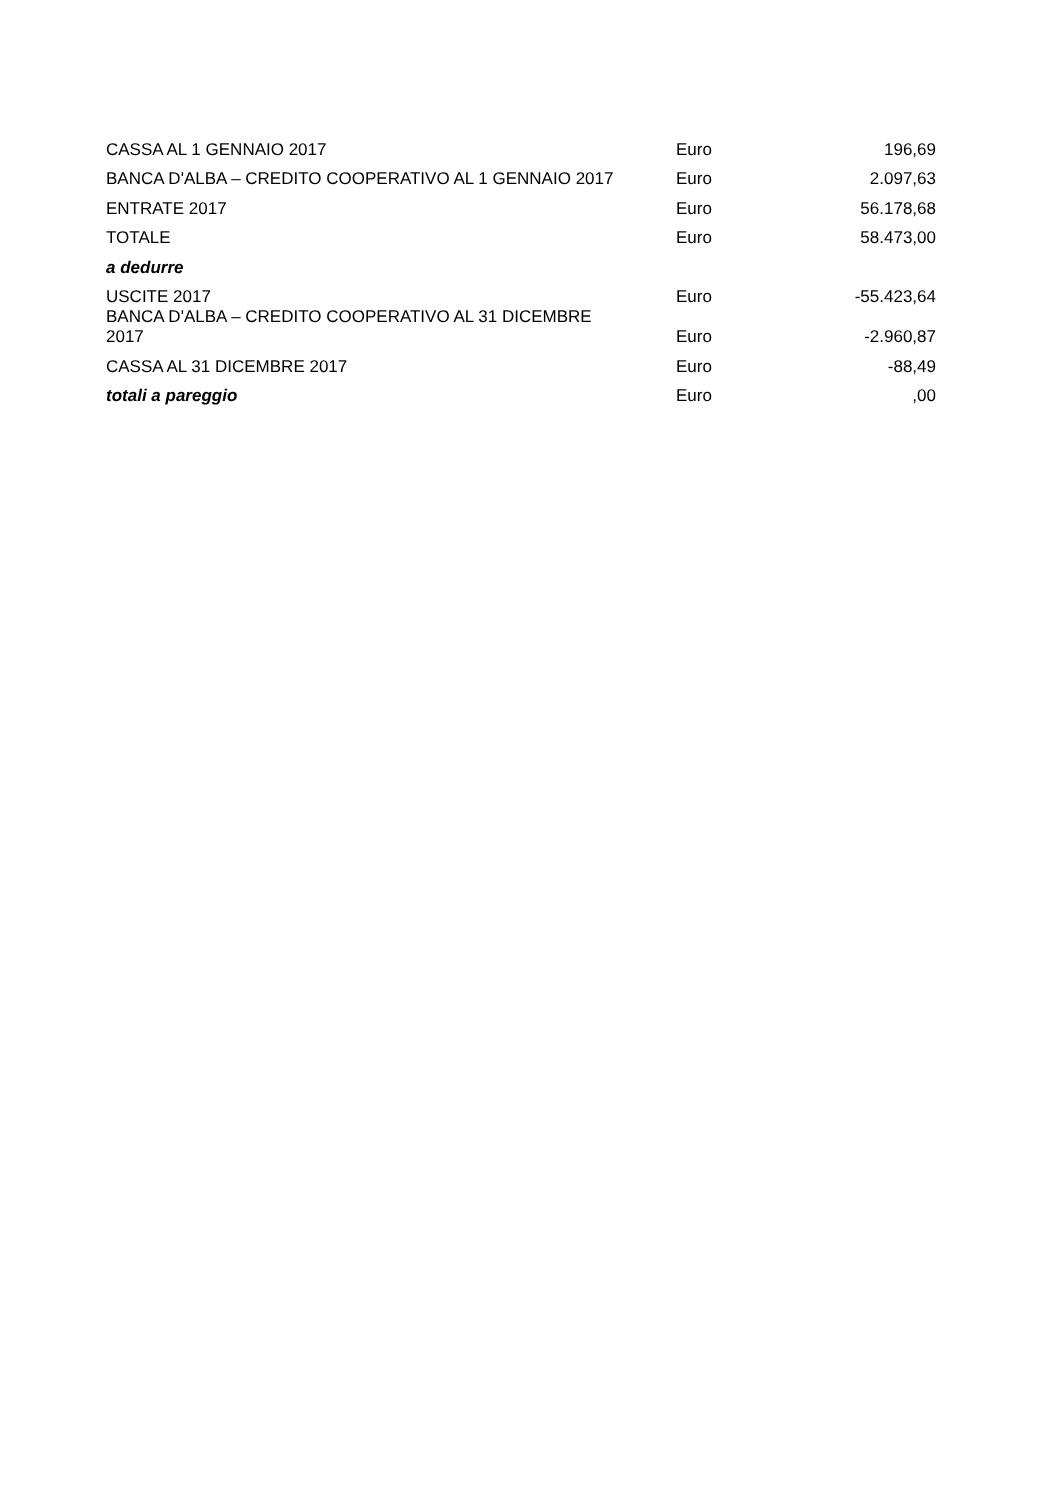| CASSA AL 1 GENNAIO 2017 | Euro | 196,69 |
| BANCA D'ALBA – CREDITO COOPERATIVO AL 1 GENNAIO 2017 | Euro | 2.097,63 |
| ENTRATE 2017 | Euro | 56.178,68 |
| TOTALE | Euro | 58.473,00 |
| a dedurre | | |
| USCITE 2017 | Euro | -55.423,64 |
| BANCA D'ALBA – CREDITO COOPERATIVO AL 31 DICEMBRE 2017 | Euro | -2.960,87 |
| CASSA AL 31 DICEMBRE 2017 | Euro | -88,49 |
| totali a pareggio | Euro | ,00 |